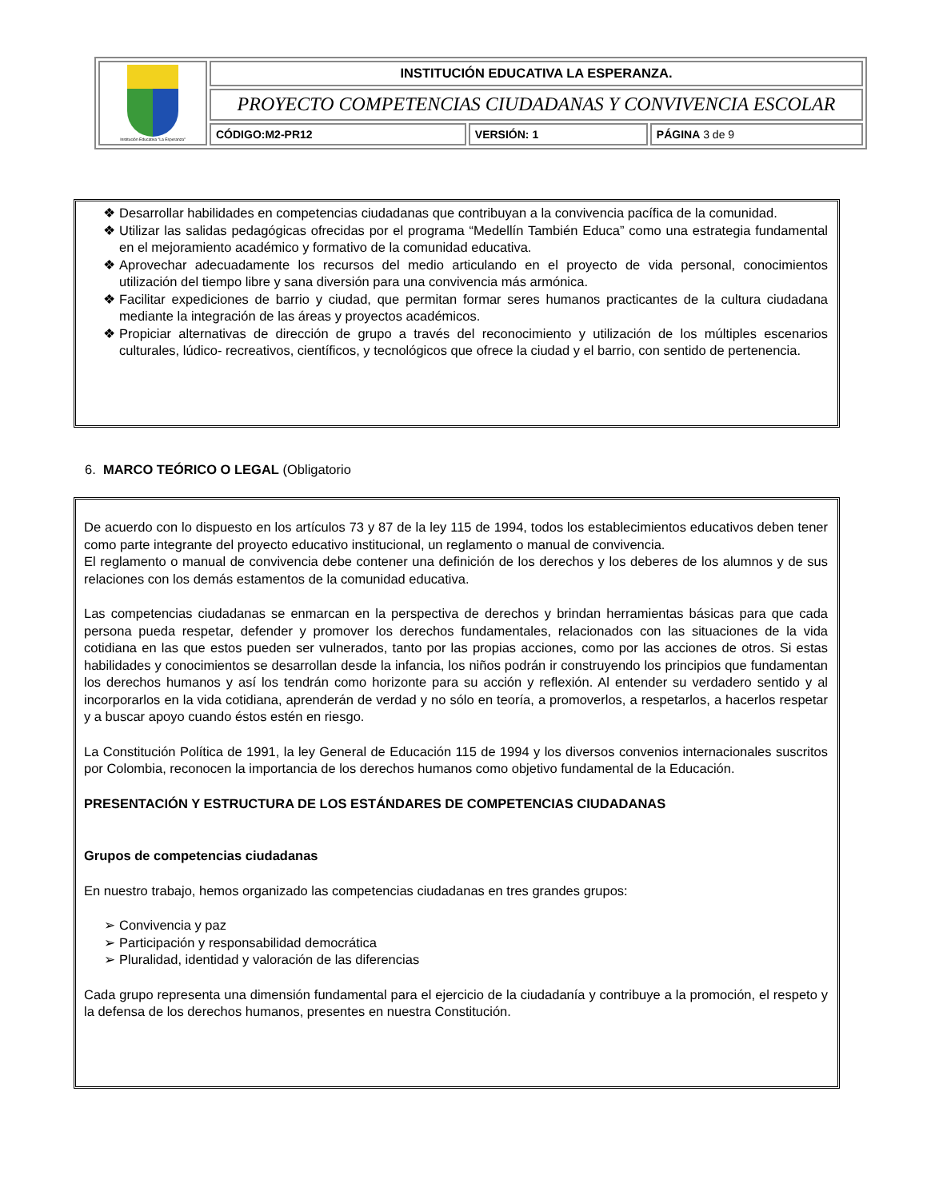| Institución Educativa "La Esperanza" | INSTITUCIÓN EDUCATIVA LA ESPERANZA. | | |
| | PROYECTO COMPETENCIAS CIUDADANAS Y CONVIVENCIA ESCOLAR | | |
| | CÓDIGO:M2-PR12 | VERSIÓN: 1 | PÁGINA 3 de 9 |
Desarrollar habilidades en competencias ciudadanas que contribuyan a la convivencia pacífica de la comunidad.
Utilizar las salidas pedagógicas ofrecidas por el programa “Medellín También Educa” como una estrategia fundamental en el mejoramiento académico y formativo de la comunidad educativa.
Aprovechar adecuadamente los recursos del medio articulando en el proyecto de vida personal, conocimientos utilización del tiempo libre y sana diversión para una convivencia más armónica.
Facilitar expediciones de barrio y ciudad, que permitan formar seres humanos practicantes de la cultura ciudadana mediante la integración de las áreas y proyectos académicos.
Propiciar alternativas de dirección de grupo a través del reconocimiento y utilización de los múltiples escenarios culturales, lúdico- recreativos, científicos, y tecnológicos que ofrece la ciudad y el barrio, con sentido de pertenencia.
6. MARCO TEÓRICO O LEGAL (Obligatorio
De acuerdo con lo dispuesto en los artículos 73 y 87 de la ley 115 de 1994, todos los establecimientos educativos deben tener como parte integrante del proyecto educativo institucional, un reglamento o manual de convivencia.
El reglamento o manual de convivencia debe contener una definición de los derechos y los deberes de los alumnos y de sus relaciones con los demás estamentos de la comunidad educativa.
Las competencias ciudadanas se enmarcan en la perspectiva de derechos y brindan herramientas básicas para que cada persona pueda respetar, defender y promover los derechos fundamentales, relacionados con las situaciones de la vida cotidiana en las que estos pueden ser vulnerados, tanto por las propias acciones, como por las acciones de otros. Si estas habilidades y conocimientos se desarrollan desde la infancia, los niños podrán ir construyendo los principios que fundamentan los derechos humanos y así los tendrán como horizonte para su acción y reflexión. Al entender su verdadero sentido y al incorporarlos en la vida cotidiana, aprenderán de verdad y no sólo en teoría, a promoverlos, a respetarlos, a hacerlos respetar y a buscar apoyo cuando éstos estén en riesgo.
La Constitución Política de 1991, la ley General de Educación 115 de 1994 y los diversos convenios internacionales suscritos por Colombia, reconocen la importancia de los derechos humanos como objetivo fundamental de la Educación.
PRESENTACIÓN Y ESTRUCTURA DE LOS ESTÁNDARES DE COMPETENCIAS CIUDADANAS
Grupos de competencias ciudadanas
En nuestro trabajo, hemos organizado las competencias ciudadanas en tres grandes grupos:
Convivencia y paz
Participación y responsabilidad democrática
Pluralidad, identidad y valoración de las diferencias
Cada grupo representa una dimensión fundamental para el ejercicio de la ciudadanía y contribuye a la promoción, el respeto y la defensa de los derechos humanos, presentes en nuestra Constitución.